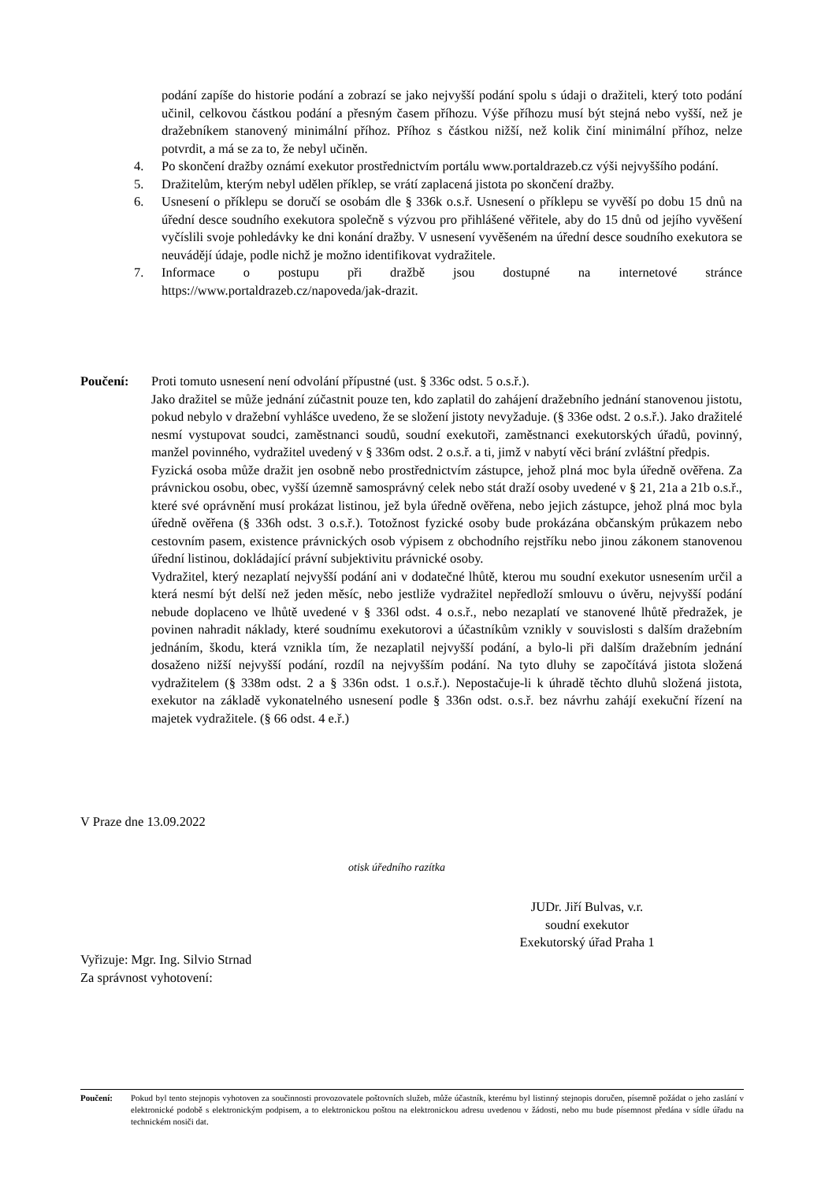podání zapíše do historie podání a zobrazí se jako nejvyšší podání spolu s údaji o dražiteli, který toto podání učinil, celkovou částkou podání a přesným časem příhozu. Výše příhozu musí být stejná nebo vyšší, než je dražebníkem stanovený minimální příhoz. Příhoz s částkou nižší, než kolik činí minimální příhoz, nelze potvrdit, a má se za to, že nebyl učiněn.
4. Po skončení dražby oznámí exekutor prostřednictvím portálu www.portaldrazeb.cz výši nejvyššího podání.
5. Dražitelům, kterým nebyl udělen příklep, se vrátí zaplacená jistota po skončení dražby.
6. Usnesení o příklepu se doručí se osobám dle § 336k o.s.ř. Usnesení o příklepu se vyvěší po dobu 15 dnů na úřední desce soudního exekutora společně s výzvou pro přihlášené věřitele, aby do 15 dnů od jejího vyvěšení vyčíslili svoje pohledávky ke dni konání dražby. V usnesení vyvěšeném na úřední desce soudního exekutora se neuvádějí údaje, podle nichž je možno identifikovat vydražitele.
7. Informace o postupu při dražbě jsou dostupné na internetové stránce https://www.portaldrazeb.cz/napoveda/jak-drazit.
Poučení: Proti tomuto usnesení není odvolání přípustné (ust. § 336c odst. 5 o.s.ř.).
Jako dražitel se může jednání zúčastnit pouze ten, kdo zaplatil do zahájení dražebního jednání stanovenou jistotu, pokud nebylo v dražební vyhlášce uvedeno, že se složení jistoty nevyžaduje. (§ 336e odst. 2 o.s.ř.). Jako dražitelé nesmí vystupovat soudci, zaměstnanci soudů, soudní exekutoři, zaměstnanci exekutorských úřadů, povinný, manžel povinného, vydražitel uvedený v § 336m odst. 2 o.s.ř. a ti, jimž v nabytí věci brání zvláštní předpis.
Fyzická osoba může dražit jen osobně nebo prostřednictvím zástupce, jehož plná moc byla úředně ověřena. Za právnickou osobu, obec, vyšší územně samosprávný celek nebo stát draží osoby uvedené v § 21, 21a a 21b o.s.ř., které své oprávnění musí prokázat listinou, jež byla úředně ověřena, nebo jejich zástupce, jehož plná moc byla úředně ověřena (§ 336h odst. 3 o.s.ř.). Totožnost fyzické osoby bude prokázána občanským průkazem nebo cestovním pasem, existence právnických osob výpisem z obchodního rejstříku nebo jinou zákonem stanovenou úřední listinou, dokládající právní subjektivitu právnické osoby.
Vydražitel, který nezaplatí nejvyšší podání ani v dodatečné lhůtě, kterou mu soudní exekutor usnesením určil a která nesmí být delší než jeden měsíc, nebo jestliže vydražitel nepředloží smlouvu o úvěru, nejvyšší podání nebude doplaceno ve lhůtě uvedené v § 336l odst. 4 o.s.ř., nebo nezaplatí ve stanovené lhůtě předražek, je povinen nahradit náklady, které soudnímu exekutorovi a účastníkům vznikly v souvislosti s dalším dražebním jednáním, škodu, která vznikla tím, že nezaplatil nejvyšší podání, a bylo-li při dalším dražebním jednání dosaženo nižší nejvyšší podání, rozdíl na nejvyšším podání. Na tyto dluhy se započítává jistota složená vydražitelem (§ 338m odst. 2 a § 336n odst. 1 o.s.ř.). Nepostačuje-li k úhradě těchto dluhů složená jistota, exekutor na základě vykonatelného usnesení podle § 336n odst. o.s.ř. bez návrhu zahájí exekuční řízení na majetek vydražitele. (§ 66 odst. 4 e.ř.)
V Praze dne 13.09.2022
otisk úředního razítka
JUDr. Jiří Bulvas, v.r.
soudní exekutor
Exekutorský úřad Praha 1
Vyřizuje: Mgr. Ing. Silvio Strnad
Za správnost vyhotovení:
Poučení: Pokud byl tento stejnopis vyhotoven za součinnosti provozovatele poštovních služeb, může účastník, kterému byl listinný stejnopis doručen, písemně požádat o jeho zaslání v elektronické podobě s elektronickým podpisem, a to elektronickou poštou na elektronickou adresu uvedenou v žádosti, nebo mu bude písemnost předána v sídle úřadu na technickém nosiči dat.